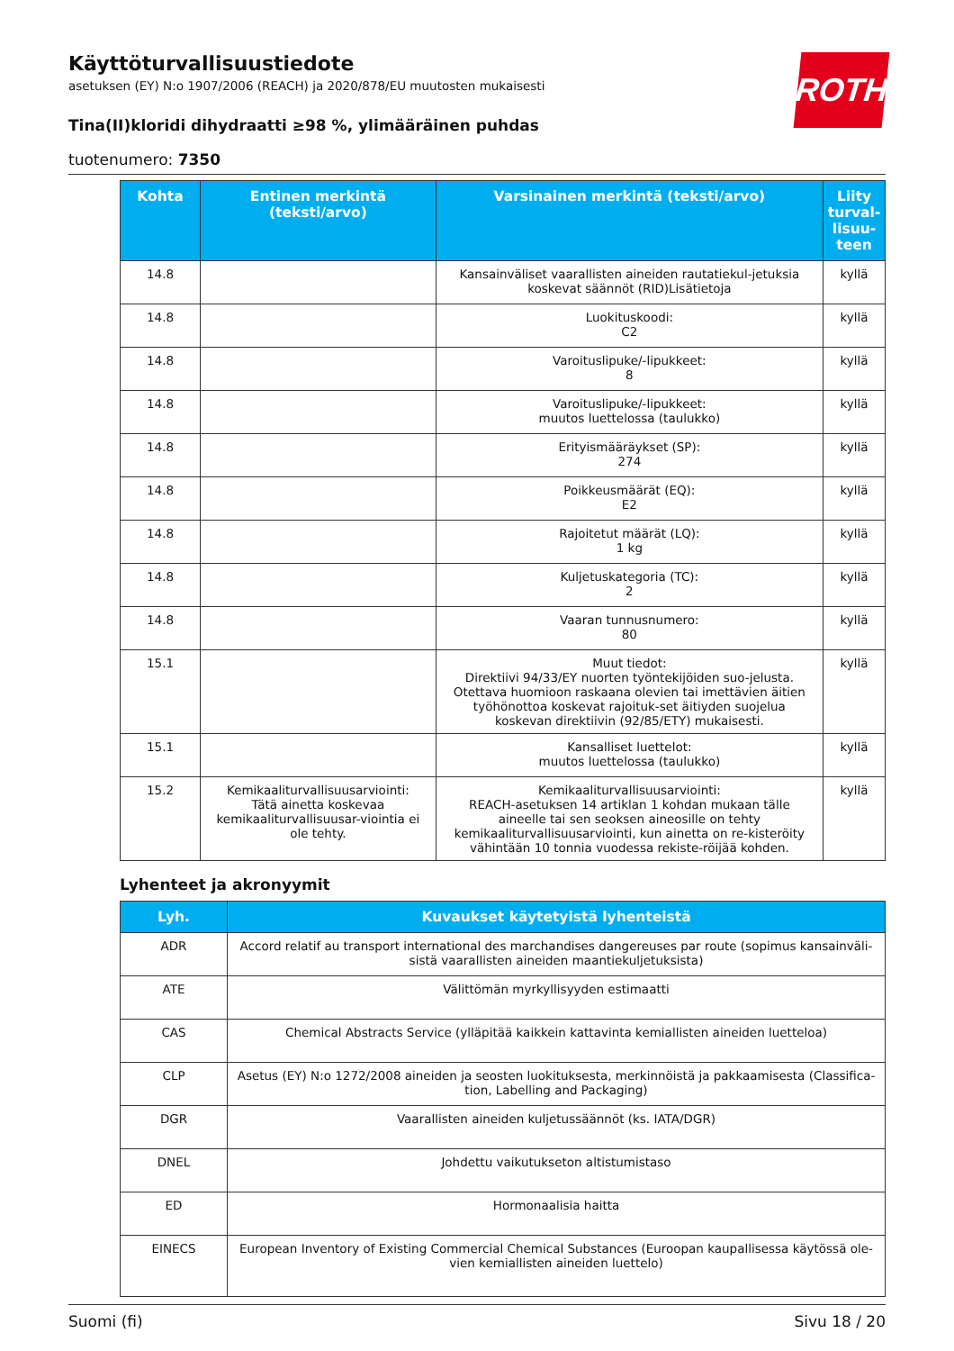ROTH
Käyttöturvallisuustiedote
asetuksen (EY) N:o 1907/2006 (REACH) ja 2020/878/EU muutosten mukaisesti
Tina(II)kloridi dihydraatti ≥98 %, ylimääräinen puhdas
tuotenumero: 7350
| Kohta | Entinen merkintä (teksti/arvo) | Varsinainen merkintä (teksti/arvo) | Liity turval-lisuu-teen |
| --- | --- | --- | --- |
| 14.8 | | Kansainväliset vaarallisten aineiden rautatiekul-jetuksia koskevat säännöt (RID)Lisätietoja | kyllä |
| 14.8 | | Luokituskoodi: C2 | kyllä |
| 14.8 | | Varoituslipuke/-lipukkeet: 8 | kyllä |
| 14.8 | | Varoituslipuke/-lipukkeet: muutos luettelossa (taulukko) | kyllä |
| 14.8 | | Erityismääräykset (SP): 274 | kyllä |
| 14.8 | | Poikkeusmäärät (EQ): E2 | kyllä |
| 14.8 | | Rajoitetut määrät (LQ): 1 kg | kyllä |
| 14.8 | | Kuljetuskategoria (TC): 2 | kyllä |
| 14.8 | | Vaaran tunnusnumero: 80 | kyllä |
| 15.1 | | Muut tiedot: Direktiivi 94/33/EY nuorten työntekijöiden suo-jelusta. Otettava huomioon raskaana olevien tai imettävien äitien työhönottoa koskevat rajoituk-set äitiyden suojelua koskevan direktiivin (92/85/ETY) mukaisesti. | kyllä |
| 15.1 | | Kansalliset luettelot: muutos luettelossa (taulukko) | kyllä |
| 15.2 | Kemikaaliturvallisuusarviointi: Tätä ainetta koskevaa kemikaaliturvallisuusar-viointia ei ole tehty. | Kemikaaliturvallisuusarviointi: REACH-asetuksen 14 artiklan 1 kohdan mukaan tälle aineelle tai sen seoksen aineosille on tehty kemikaaliturvallisuusarviointi, kun ainetta on re-kisteröity vähintään 10 tonnia vuodessa rekiste-röijää kohden. | kyllä |
Lyhenteet ja akronyymit
| Lyh. | Kuvaukset käytetyistä lyhenteistä |
| --- | --- |
| ADR | Accord relatif au transport international des marchandises dangereuses par route (sopimus kansainväli-sistä vaarallisten aineiden maantiekuljetuksista) |
| ATE | Välittömän myrkyllisyyden estimaatti |
| CAS | Chemical Abstracts Service (ylläpitää kaikkein kattavinta kemiallisten aineiden luetteloa) |
| CLP | Asetus (EY) N:o 1272/2008 aineiden ja seosten luokituksesta, merkinnöistä ja pakkaamisesta (Classifica-tion, Labelling and Packaging) |
| DGR | Vaarallisten aineiden kuljetussäännöt (ks. IATA/DGR) |
| DNEL | Johdettu vaikutukseton altistumistaso |
| ED | Hormonaalisia haitta |
| EINECS | European Inventory of Existing Commercial Chemical Substances (Euroopan kaupallisessa käytössä ole-vien kemiallisten aineiden luettelo) |
Suomi (fi) Sivu 18 / 20